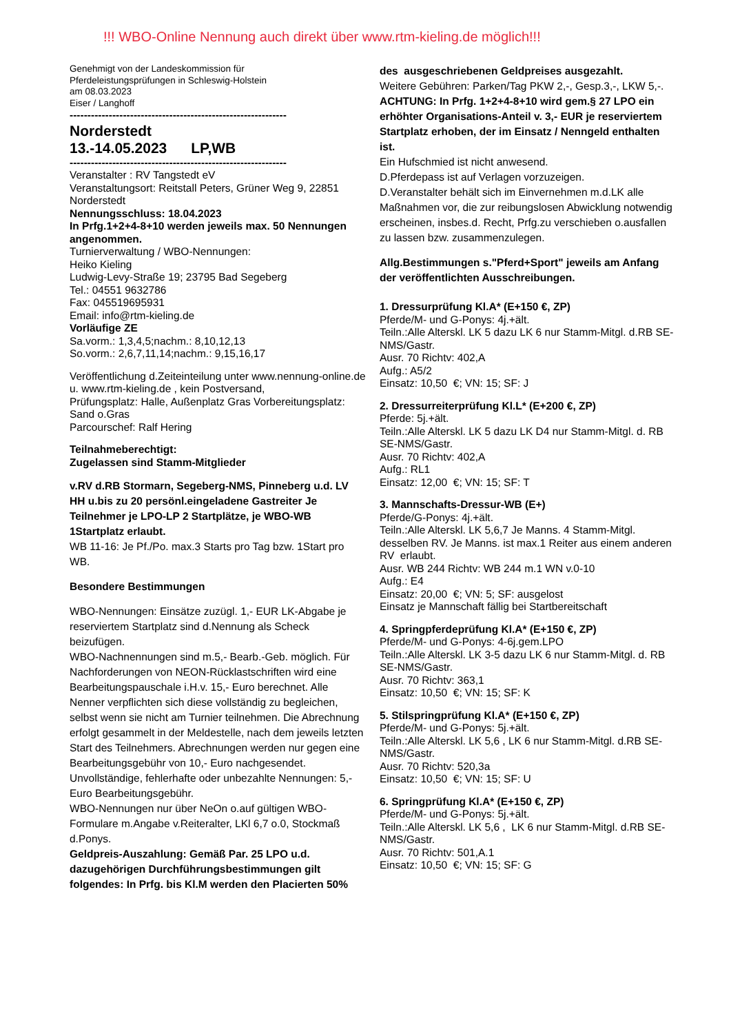!!! WBO-Online Nennung auch direkt über www.rtm-kieling.de möglich!!!
Genehmigt von der Landeskommission für
Pferdeleistungsprüfungen in Schleswig-Holstein
am 08.03.2023
Eiser / Langhoff
-------------------------------------------------------------
Norderstedt
13.-14.05.2023 LP,WB
-------------------------------------------------------------
Veranstalter : RV Tangstedt eV
Veranstaltungsort: Reitstall Peters, Grüner Weg 9, 22851 Norderstedt
Nennungsschluss: 18.04.2023
In Prfg.1+2+4-8+10 werden jeweils max. 50 Nennungen angenommen.
Turnierverwaltung / WBO-Nennungen:
Heiko Kieling
Ludwig-Levy-Straße 19; 23795 Bad Segeberg
Tel.: 04551 9632786
Fax: 045519695931
Email: info@rtm-kieling.de
Vorläufige ZE
Sa.vorm.: 1,3,4,5;nachm.: 8,10,12,13
So.vorm.: 2,6,7,11,14;nachm.: 9,15,16,17
Veröffentlichung d.Zeiteinteilung unter www.nennung-online.de u. www.rtm-kieling.de , kein Postversand,
Prüfungsplatz: Halle, Außenplatz Gras Vorbereitungsplatz: Sand o.Gras
Parcourschef: Ralf Hering
Teilnahmeberechtigt:
Zugelassen sind Stamm-Mitglieder
v.RV d.RB Stormarn, Segeberg-NMS, Pinneberg u.d. LV HH u.bis zu 20 persönl.eingeladene Gastreiter Je Teilnehmer je LPO-LP 2 Startplätze, je WBO-WB 1Startplatz erlaubt.
WB 11-16: Je Pf./Po. max.3 Starts pro Tag bzw. 1Start pro WB.
Besondere Bestimmungen
WBO-Nennungen: Einsätze zuzügl. 1,- EUR LK-Abgabe je reserviertem Startplatz sind d.Nennung als Scheck beizufügen.
WBO-Nachnennungen sind m.5,- Bearb.-Geb. möglich. Für Nachforderungen von NEON-Rücklastschriften wird eine Bearbeitungspauschale i.H.v. 15,- Euro berechnet. Alle Nenner verpflichten sich diese vollständig zu begleichen, selbst wenn sie nicht am Turnier teilnehmen. Die Abrechnung erfolgt gesammelt in der Meldestelle, nach dem jeweils letzten Start des Teilnehmers. Abrechnungen werden nur gegen eine Bearbeitungsgebühr von 10,- Euro nachgesendet. Unvollständige, fehlerhafte oder unbezahlte Nennungen: 5,- Euro Bearbeitungsgebühr.
WBO-Nennungen nur über NeOn o.auf gültigen WBO-Formulare m.Angabe v.Reiteralter, LKl 6,7 o.0, Stockmaß d.Ponys.
Geldpreis-Auszahlung: Gemäß Par. 25 LPO u.d. dazugehörigen Durchführungsbestimmungen gilt folgendes: In Prfg. bis Kl.M werden den Placierten 50%
des ausgeschriebenen Geldpreises ausgezahlt.
Weitere Gebühren: Parken/Tag PKW 2,-, Gesp.3,-, LKW 5,-.
ACHTUNG: In Prfg. 1+2+4-8+10 wird gem.§ 27 LPO ein erhöhter Organisations-Anteil v. 3,- EUR je reserviertem Startplatz erhoben, der im Einsatz / Nenngeld enthalten ist.
Ein Hufschmied ist nicht anwesend.
D.Pferdepass ist auf Verlagen vorzuzeigen.
D.Veranstalter behält sich im Einvernehmen m.d.LK alle Maßnahmen vor, die zur reibungslosen Abwicklung notwendig erscheinen, insbes.d. Recht, Prfg.zu verschieben o.ausfallen zu lassen bzw. zusammenzulegen.
Allg.Bestimmungen s."Pferd+Sport" jeweils am Anfang der veröffentlichten Ausschreibungen.
1. Dressurprüfung Kl.A* (E+150 €, ZP)
Pferde/M- und G-Ponys: 4j.+ält.
Teiln.:Alle Alterskl. LK 5 dazu LK 6 nur Stamm-Mitgl. d.RB SE-NMS/Gastr.
Ausr. 70 Richtv: 402,A
Aufg.: A5/2
Einsatz: 10,50 €; VN: 15; SF: J
2. Dressurreiterprüfung Kl.L* (E+200 €, ZP)
Pferde: 5j.+ält.
Teiln.:Alle Alterskl. LK 5 dazu LK D4 nur Stamm-Mitgl. d. RB SE-NMS/Gastr.
Ausr. 70 Richtv: 402,A
Aufg.: RL1
Einsatz: 12,00 €; VN: 15; SF: T
3. Mannschafts-Dressur-WB (E+)
Pferde/G-Ponys: 4j.+ält.
Teiln.:Alle Alterskl. LK 5,6,7 Je Manns. 4 Stamm-Mitgl. desselben RV. Je Manns. ist max.1 Reiter aus einem anderen RV erlaubt.
Ausr. WB 244 Richtv: WB 244 m.1 WN v.0-10
Aufg.: E4
Einsatz: 20,00 €; VN: 5; SF: ausgelost
Einsatz je Mannschaft fällig bei Startbereitschaft
4. Springpferdeprüfung Kl.A* (E+150 €, ZP)
Pferde/M- und G-Ponys: 4-6j.gem.LPO
Teiln.:Alle Alterskl. LK 3-5 dazu LK 6 nur Stamm-Mitgl. d. RB SE-NMS/Gastr.
Ausr. 70 Richtv: 363,1
Einsatz: 10,50 €; VN: 15; SF: K
5. Stilspringprüfung Kl.A* (E+150 €, ZP)
Pferde/M- und G-Ponys: 5j.+ält.
Teiln.:Alle Alterskl. LK 5,6 , LK 6 nur Stamm-Mitgl. d.RB SE-NMS/Gastr.
Ausr. 70 Richtv: 520,3a
Einsatz: 10,50 €; VN: 15; SF: U
6. Springprüfung Kl.A* (E+150 €, ZP)
Pferde/M- und G-Ponys: 5j.+ält.
Teiln.:Alle Alterskl. LK 5,6 , LK 6 nur Stamm-Mitgl. d.RB SE-NMS/Gastr.
Ausr. 70 Richtv: 501,A.1
Einsatz: 10,50 €; VN: 15; SF: G